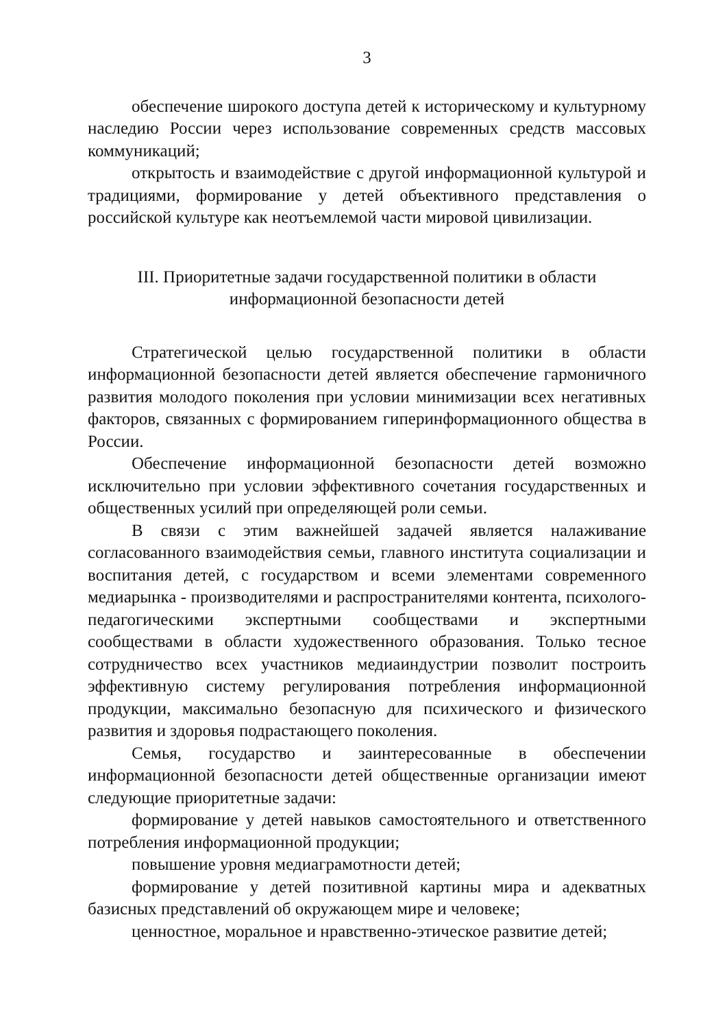3
обеспечение широкого доступа детей к историческому и культурному наследию России через использование современных средств массовых коммуникаций;
открытость и взаимодействие с другой информационной культурой и традициями, формирование у детей объективного представления о российской культуре как неотъемлемой части мировой цивилизации.
III. Приоритетные задачи государственной политики в области
информационной безопасности детей
Стратегической целью государственной политики в области информационной безопасности детей является обеспечение гармоничного развития молодого поколения при условии минимизации всех негативных факторов, связанных с формированием гиперинформационного общества в России.
Обеспечение информационной безопасности детей возможно исключительно при условии эффективного сочетания государственных и общественных усилий при определяющей роли семьи.
В связи с этим важнейшей задачей является налаживание согласованного взаимодействия семьи, главного института социализации и воспитания детей, с государством и всеми элементами современного медиарынка - производителями и распространителями контента, психолого-педагогическими экспертными сообществами и экспертными сообществами в области художественного образования. Только тесное сотрудничество всех участников медиаиндустрии позволит построить эффективную систему регулирования потребления информационной продукции, максимально безопасную для психического и физического развития и здоровья подрастающего поколения.
Семья, государство и заинтересованные в обеспечении информационной безопасности детей общественные организации имеют следующие приоритетные задачи:
формирование у детей навыков самостоятельного и ответственного потребления информационной продукции;
повышение уровня медиаграмотности детей;
формирование у детей позитивной картины мира и адекватных базисных представлений об окружающем мире и человеке;
ценностное, моральное и нравственно-этическое развитие детей;